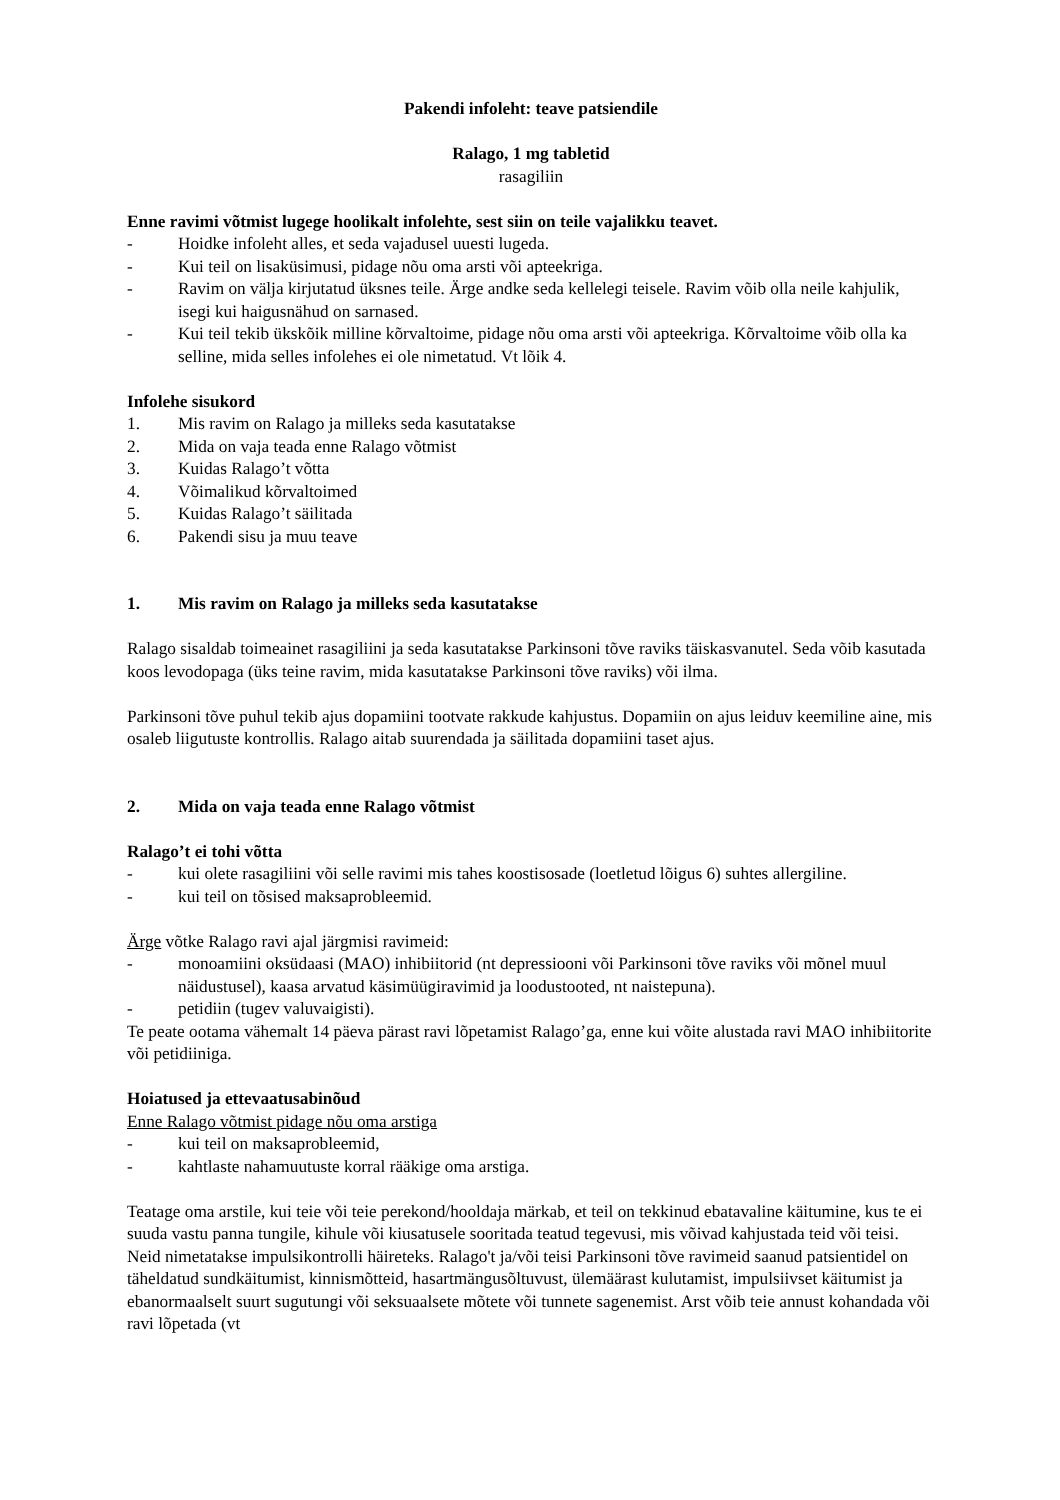Pakendi infoleht: teave patsiendile
Ralago, 1 mg tabletid
rasagiliin
Enne ravimi võtmist lugege hoolikalt infolehte, sest siin on teile vajalikku teavet.
- Hoidke infoleht alles, et seda vajadusel uuesti lugeda.
- Kui teil on lisaküsimusi, pidage nõu oma arsti või apteekriga.
- Ravim on välja kirjutatud üksnes teile. Ärge andke seda kellelegi teisele. Ravim võib olla neile kahjulik, isegi kui haigusnähud on sarnased.
- Kui teil tekib ükskõik milline kõrvaltoime, pidage nõu oma arsti või apteekriga. Kõrvaltoime võib olla ka selline, mida selles infolehes ei ole nimetatud. Vt lõik 4.
Infolehe sisukord
1. Mis ravim on Ralago ja milleks seda kasutatakse
2. Mida on vaja teada enne Ralago võtmist
3. Kuidas Ralago’t võtta
4. Võimalikud kõrvaltoimed
5. Kuidas Ralago’t säilitada
6. Pakendi sisu ja muu teave
1. Mis ravim on Ralago ja milleks seda kasutatakse
Ralago sisaldab toimeainet rasagiliini ja seda kasutatakse Parkinsoni tõve raviks täiskasvanutel. Seda võib kasutada koos levodopaga (üks teine ravim, mida kasutatakse Parkinsoni tõve raviks) või ilma.
Parkinsoni tõve puhul tekib ajus dopamiini tootvate rakkude kahjustus. Dopamiin on ajus leiduv keemiline aine, mis osaleb liigutuste kontrollis. Ralago aitab suurendada ja säilitada dopamiini taset ajus.
2. Mida on vaja teada enne Ralago võtmist
Ralago’t ei tohi võtta
- kui olete rasagiliini või selle ravimi mis tahes koostisosade (loetletud lõigus 6) suhtes allergiline.
- kui teil on tõsised maksaprobleemid.
Ärge võtke Ralago ravi ajal järgmisi ravimeid:
- monoamiini oksüdaasi (MAO) inhibiitorid (nt depressiooni või Parkinsoni tõve raviks või mõnel muul näidustusel), kaasa arvatud käsimüügiravimid ja loodustooted, nt naistepuna).
- petidiin (tugev valuvaigisti).
Te peate ootama vähemalt 14 päeva pärast ravi lõpetamist Ralago’ga, enne kui võite alustada ravi MAO inhibiitorite või petidiiniga.
Hoiatused ja ettevaatusabinõud
Enne Ralago võtmist pidage nõu oma arstiga
- kui teil on maksaprobleemid,
- kahtlaste nahamuutuste korral rääkige oma arstiga.
Teatage oma arstile, kui teie või teie perekond/hooldaja märkab, et teil on tekkinud ebatavaline käitumine, kus te ei suuda vastu panna tungile, kihule või kiusatusele sooritada teatud tegevusi, mis võivad kahjustada teid või teisi. Neid nimetatakse impulsikontrolli häireteks. Ralago't ja/või teisi Parkinsoni tõve ravimeid saanud patsientidel on täheldatud sundkäitumist, kinnismõtteid, hasartmängusõltuvust, ülemäärast kulutamist, impulsiivset käitumist ja ebanormaalselt suurt sugutungi või seksuaalsete mõtete või tunnete sagenemist. Arst võib teie annust kohandada või ravi lõpetada (vt